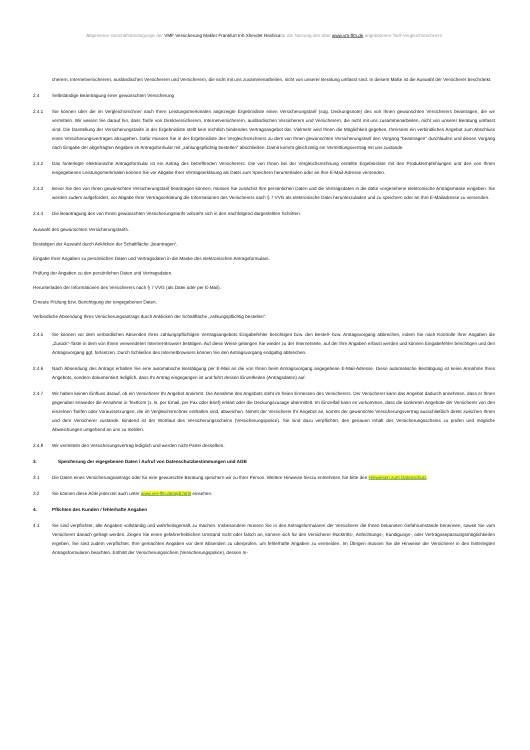Allgemeine Geschäftsbedingunge der VMF Versicherung Makler Frankfurt Inh.Xhevdet Rashicafür die Nutzung des über www.vm-ffm.de angebotenen Tarif-Vergleichsrechners
cherern, Internetversicherern, ausländischen Versicherern und Versicherern, die nicht mit uns zusammenarbeiten, nicht von unserer Beratung umfasst sind. In diesem Maße ist die Auswahl der Versicherer beschränkt.
2.4 Selbständige Beantragung einer gewünschten Versicherung
2.4.1 Sie können über die im Vergleichsrechner nach Ihren Leistungsmerkmalen angezeigte Ergebnisliste einen Versicherungstarif (sog. Deckungsnote) des von Ihnen gewünschten Versicherers beantragen, die wir vermitteln. Wir weisen Sie darauf hin, dass Tarife von Direktversicherern, Internetversicherern, ausländischen Versicherern und Versicherern, die nicht mit uns zusammenarbeiten, nicht von unserer Beratung umfasst sind. Die Darstellung der Versicherungstarife in der Ergebnisliste stellt kein rechtlich bindendes Vertragsangebot dar. Vielmehr wird Ihnen die Möglichkeit gegeben, Ihrerseits ein verbindliches Angebot zum Abschluss eines Versicherungsvertrages abzugeben. Dafür müssen Sie in der Ergebnisliste des Vergleichsrechners zu dem von Ihnen gewünschten Versicherungstarif den Vorgang "beantragen" durchlaufen und diesen Vorgang nach Eingabe der abgefragten Angaben im Antragsformular mit „zahlungspflichtig bestellen“ abschließen. Damit kommt gleichzeitig ein Vermittlungsvertrag mit uns zustande.
2.4.2 Das hinterlegte elektronische Antragsformular ist ein Antrag des betreffenden Versicherers. Die von Ihnen bei der Vergleichsrechnung erstellte Ergebnisliste mit den Produktempfehlungen und den von Ihnen eingegebenen Leistungsmerkmalen können Sie vor Abgabe Ihrer Vertragserklärung als Datei zum Speichern herunterladen oder an Ihre E-Mail-Adresse versenden.
2.4.3 Bevor Sie den von Ihnen gewünschten Versicherungstarif beantragen können, müssen Sie zunächst Ihre persönlichen Daten und die Vertragsdaten in die dafür vorgesehene elektronische Antragsmaske eingeben. Sie werden zudem aufgefordert, vor Abgabe Ihrer Vertragserklärung die Informationen des Versicherers nach § 7 VVG als elektronische Datei herunterzuladen und zu speichern oder an Ihre E-Mailadresse zu versenden.
2.4.4 Die Beantragung des von Ihnen gewünschten Versicherungstarifs vollzieht sich in den nachfolgend dargestellten Schritten:
Auswahl des gewünschten Versicherungstarifs.
Bestätigen der Auswahl durch Anklicken der Schaltfläche „beantragen“.
Eingabe Ihrer Angaben zu persönlichen Daten und Vertragsdaten in die Maske des elektronischen Antragsformulars.
Prüfung der Angaben zu den persönlichen Daten und Vertragsdaten.
Herunterladen der Informationen des Versicherers nach § 7 VVG (als Datei oder per E-Mail).
Erneute Prüfung bzw. Berichtigung der eingegebenen Daten.
Verbindliche Absendung Ihres Versicherungsantrags durch Anklicken der Schaltfläche „zahlungspflichtig bestellen“.
2.4.5 Sie können vor dem verbindlichen Absenden Ihres zahlungspflichtigen Vertragsangebots Eingabefehler berichtigen bzw. den Bestell- bzw. Antragsvorgang abbrechen, indem Sie nach Kontrolle Ihrer Angaben die „Zurück“-Taste in dem von Ihnen verwendeten Internet-Browser betätigen. Auf diese Weise gelangen Sie wieder zu der Internetseite, auf der Ihre Angaben erfasst werden und können Eingabefehler berichtigen und den Antragsvorgang ggf. fortsetzen. Durch Schließen des Internetbrowsers können Sie den Antragsvorgang endgültig abbrechen.
2.4.6 Nach Absendung des Antrags erhalten Sie eine automatische Bestätigung per E-Mail an die von Ihnen beim Antragsvorgang angegebene E-Mail-Adresse. Diese automatische Bestätigung ist keine Annahme Ihres Angebots, sondern dokumentiert lediglich, dass Ihr Antrag eingegangen ist und führt dessen Einzelheiten (Antragsdaten) auf.
2.4.7 Wir haben keinen Einfluss darauf, ob ein Versicherer Ihr Angebot annimmt. Die Annahme des Angebots steht im freien Ermessen des Versicherers. Der Versicherer kann das Angebot dadurch annehmen, dass er Ihnen gegenüber entweder die Annahme in Textform (z. B. per Email, per Fax oder Brief) erklärt oder die Deckungszusage übermittelt. Im Einzelfall kann es vorkommen, dass die konkreten Angebote der Versicherer von den einzelnen Tarifen oder Voraussetzungen, die im Vergleichsrechner enthalten sind, abweichen. Nimmt der Versicherer Ihr Angebot an, kommt der gewünschte Versicherungsvertrag ausschließlich direkt zwischen Ihnen und dem Versicherer zustande. Bindend ist der Wortlaut des Versicherungsscheins (Versicherungspolice). Sie sind dazu verpflichtet, den genauen Inhalt des Versicherungsscheins zu prüfen und mögliche Abweichungen umgehend an uns zu melden.
2.4.8 Wir vermitteln den Versicherungsvertrag lediglich und werden nicht Partei desselben.
3. Speicherung der eigegebenen Daten / Aufruf von Datenschutzbestimmungen und AGB
3.1 Die Daten eines Versicherungsantrags oder für eine gewünschte Beratung speichern wir zu Ihrer Person. Weitere Hinweise hierzu entnehmen Sie bitte den Hinweisen zum Datenschutz.
3.2 Sie können diese AGB jederzeit auch unter www.vm-ffm.de/agb.html einsehen.
4. Pflichten des Kunden / fehlerhafte Angaben
4.1 Sie sind verpflichtet, alle Angaben vollständig und wahrheitsgemäß zu machen. Insbesondere müssen Sie in den Antragsformularen der Versicherer die Ihnen bekannten Gefahrumstände benennen, soweit Sie vom Versicherer danach gefragt werden. Zeigen Sie einen gefahrerheblichen Umstand nicht oder falsch an, können sich für den Versicherer Rücktritts-, Anfechtungs-, Kündigungs-, oder Vertragsanpassungsmöglichkeiten ergeben. Sie sind zudem verpflichtet, Ihre gemachten Angaben vor dem Absenden zu überprüfen, um fehlerhafte Angaben zu vermeiden. Im Übrigen müssen Sie die Hinweise der Versicherer in den hinterlegten Antragsformularen beachten. Enthält der Versicherungsschein (Versicherungspolice), dessen In-